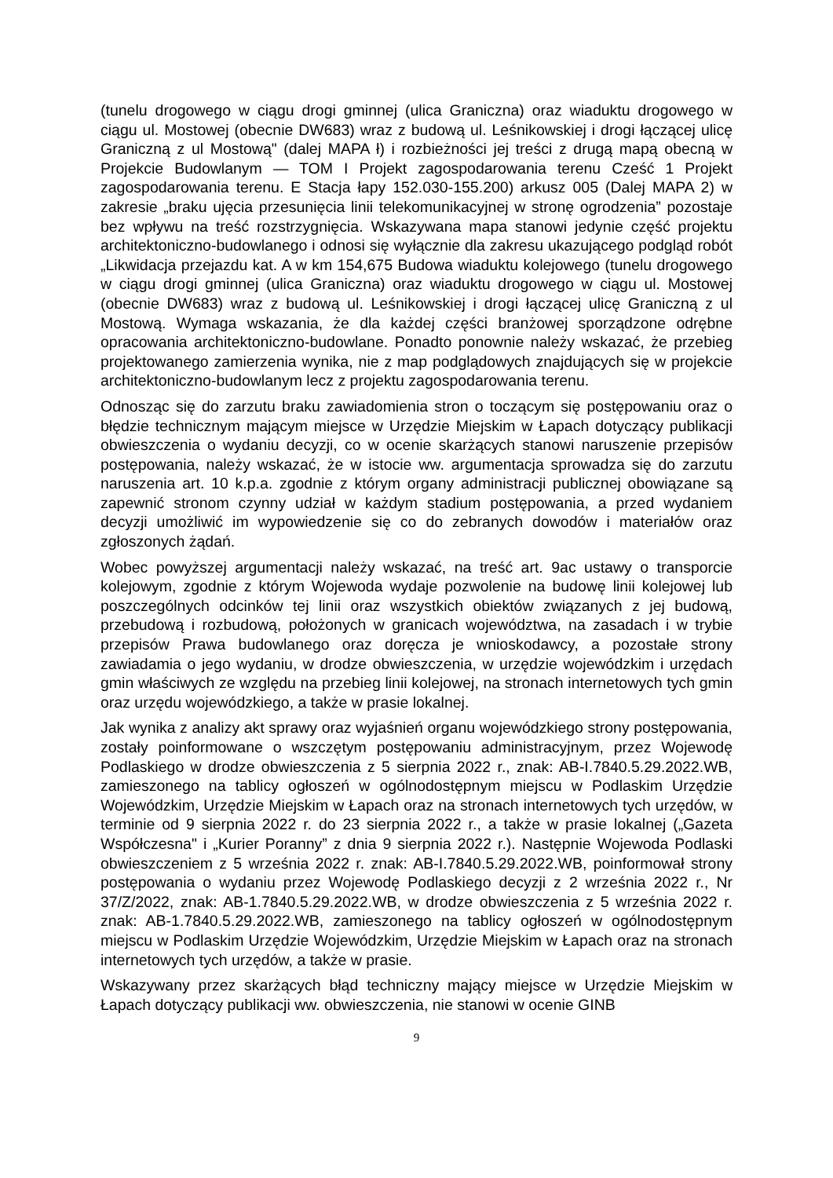(tunelu drogowego w ciągu drogi gminnej (ulica Graniczna) oraz wiaduktu drogowego w ciągu ul. Mostowej (obecnie DW683) wraz z budową ul. Leśnikowskiej i drogi łączącej ulicę Graniczną z ul Mostową" (dalej MAPA ł) i rozbieżności jej treści z drugą mapą obecną w Projekcie Budowlanym — TOM I Projekt zagospodarowania terenu Cześć 1 Projekt zagospodarowania terenu. E Stacja łapy 152.030-155.200) arkusz 005 (Dalej MAPA 2) w zakresie „braku ujęcia przesunięcia linii telekomunikacyjnej w stronę ogrodzenia” pozostaje bez wpływu na treść rozstrzygnięcia. Wskazywana mapa stanowi jedynie część projektu architektoniczno-budowlanego i odnosi się wyłącznie dla zakresu ukazującego podgląd robót „Likwidacja przejazdu kat. A w km 154,675 Budowa wiaduktu kolejowego (tunelu drogowego w ciągu drogi gminnej (ulica Graniczna) oraz wiaduktu drogowego w ciągu ul. Mostowej (obecnie DW683) wraz z budową ul. Leśnikowskiej i drogi łączącej ulicę Graniczną z ul Mostową. Wymaga wskazania, że dla każdej części branżowej sporządzone odrębne opracowania architektoniczno-budowlane. Ponadto ponownie należy wskazać, że przebieg projektowanego zamierzenia wynika, nie z map podglądowych znajdujących się w projekcie architektoniczno-budowlanym lecz z projektu zagospodarowania terenu.
Odnosząc się do zarzutu braku zawiadomienia stron o toczącym się postępowaniu oraz o błędzie technicznym mającym miejsce w Urzędzie Miejskim w Łapach dotyczący publikacji obwieszczenia o wydaniu decyzji, co w ocenie skarżących stanowi naruszenie przepisów postępowania, należy wskazać, że w istocie ww. argumentacja sprowadza się do zarzutu naruszenia art. 10 k.p.a. zgodnie z którym organy administracji publicznej obowiązane są zapewnić stronom czynny udział w każdym stadium postępowania, a przed wydaniem decyzji umożliwić im wypowiedzenie się co do zebranych dowodów i materiałów oraz zgłoszonych żądań.
Wobec powyższej argumentacji należy wskazać, na treść art. 9ac ustawy o transporcie kolejowym, zgodnie z którym Wojewoda wydaje pozwolenie na budowę linii kolejowej lub poszczególnych odcinków tej linii oraz wszystkich obiektów związanych z jej budową, przebudową i rozbudową, położonych w granicach województwa, na zasadach i w trybie przepisów Prawa budowlanego oraz doręcza je wnioskodawcy, a pozostałe strony zawiadamia o jego wydaniu, w drodze obwieszczenia, w urzędzie wojewódzkim i urzędach gmin właściwych ze względu na przebieg linii kolejowej, na stronach internetowych tych gmin oraz urzędu wojewódzkiego, a także w prasie lokalnej.
Jak wynika z analizy akt sprawy oraz wyjaśnień organu wojewódzkiego strony postępowania, zostały poinformowane o wszczętym postępowaniu administracyjnym, przez Wojewodę Podlaskiego w drodze obwieszczenia z 5 sierpnia 2022 r., znak: AB-I.7840.5.29.2022.WB, zamieszonego na tablicy ogłoszeń w ogólnodostępnym miejscu w Podlaskim Urzędzie Wojewódzkim, Urzędzie Miejskim w Łapach oraz na stronach internetowych tych urzędów, w terminie od 9 sierpnia 2022 r. do 23 sierpnia 2022 r., a także w prasie lokalnej („Gazeta Współczesna" i „Kurier Poranny” z dnia 9 sierpnia 2022 r.). Następnie Wojewoda Podlaski obwieszczeniem z 5 września 2022 r. znak: AB-I.7840.5.29.2022.WB, poinformował strony postępowania o wydaniu przez Wojewodę Podlaskiego decyzji z 2 września 2022 r., Nr 37/Z/2022, znak: AB-1.7840.5.29.2022.WB, w drodze obwieszczenia z 5 września 2022 r. znak: AB-1.7840.5.29.2022.WB, zamieszonego na tablicy ogłoszeń w ogólnodostępnym miejscu w Podlaskim Urzędzie Wojewódzkim, Urzędzie Miejskim w Łapach oraz na stronach internetowych tych urzędów, a także w prasie.
Wskazywany przez skarżących błąd techniczny mający miejsce w Urzędzie Miejskim w Łapach dotyczący publikacji ww. obwieszczenia, nie stanowi w ocenie GINB
9